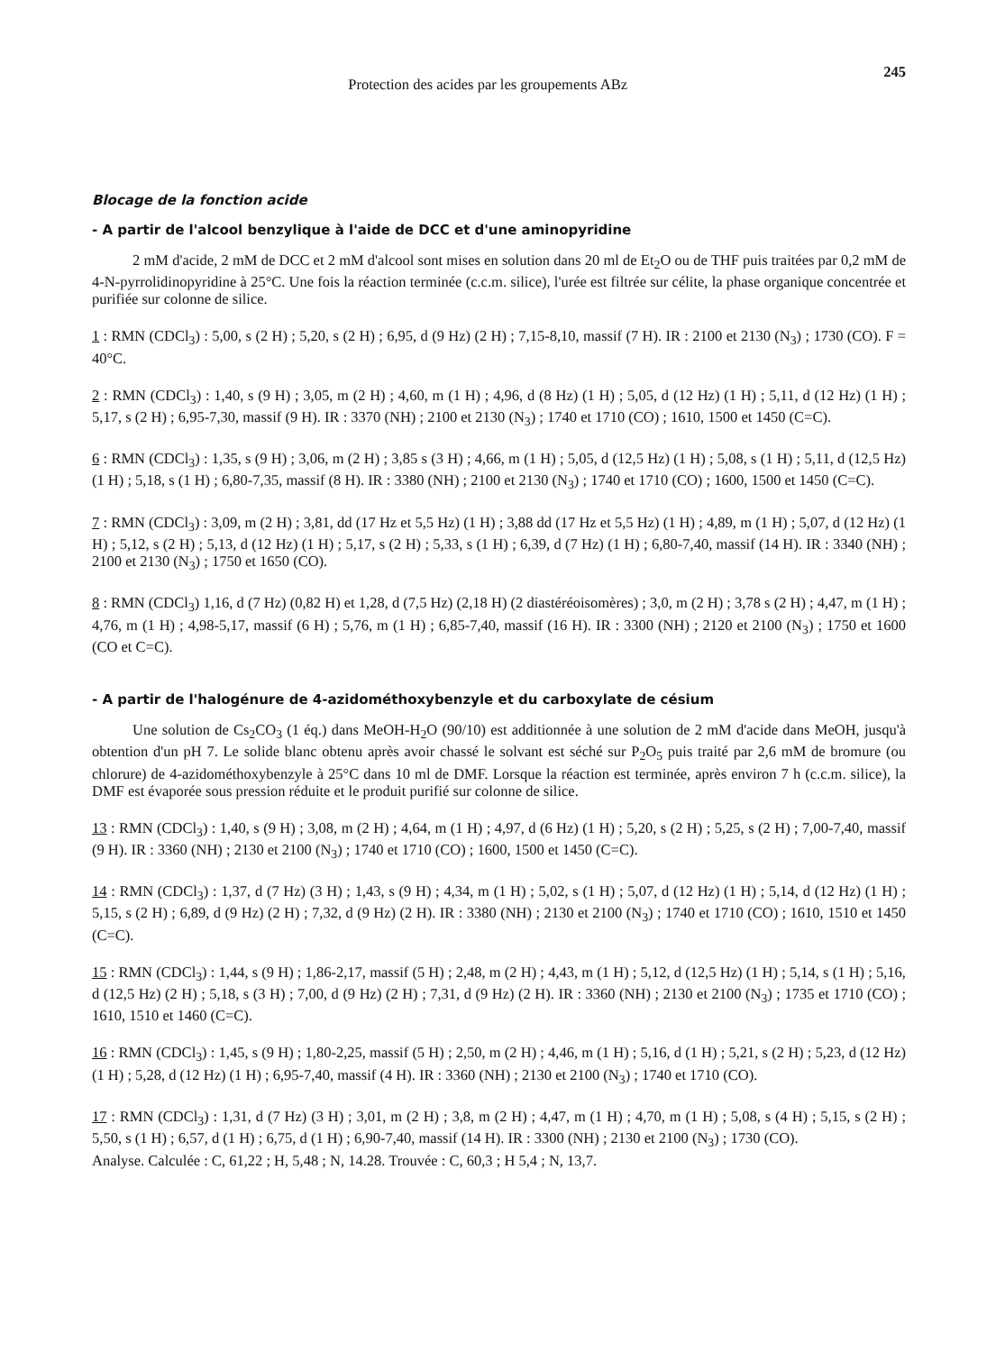Protection des acides par les groupements ABz 245
Blocage de la fonction acide
- A partir de l'alcool benzylique à l'aide de DCC et d'une aminopyridine
2 mM d'acide, 2 mM de DCC et 2 mM d'alcool sont mises en solution dans 20 ml de Et<sub>2</sub>O ou de THF puis traitées par 0,2 mM de 4-N-pyrrolidinopyridine à 25°C. Une fois la réaction terminée (c.c.m. silice), l'urée est filtrée sur célite, la phase organique concentrée et purifiée sur colonne de silice.
1 : RMN (CDCl<sub>3</sub>) : 5,00, s (2 H) ; 5,20, s (2 H) ; 6,95, d (9 Hz) (2 H) ; 7,15-8,10, massif (7 H). IR : 2100 et 2130 (N<sub>3</sub>) ; 1730 (CO). F = 40°C.
2 : RMN (CDCl<sub>3</sub>) : 1,40, s (9 H) ; 3,05, m (2 H) ; 4,60, m (1 H) ; 4,96, d (8 Hz) (1 H) ; 5,05, d (12 Hz) (1 H) ; 5,11, d (12 Hz) (1 H) ; 5,17, s (2 H) ; 6,95-7,30, massif (9 H). IR : 3370 (NH) ; 2100 et 2130 (N<sub>3</sub>) ; 1740 et 1710 (CO) ; 1610, 1500 et 1450 (C=C).
6 : RMN (CDCl<sub>3</sub>) : 1,35, s (9 H) ; 3,06, m (2 H) ; 3,85 s (3 H) ; 4,66, m (1 H) ; 5,05, d (12,5 Hz) (1 H) ; 5,08, s (1 H) ; 5,11, d (12,5 Hz) (1 H) ; 5,18, s (1 H) ; 6,80-7,35, massif (8 H). IR : 3380 (NH) ; 2100 et 2130 (N<sub>3</sub>) ; 1740 et 1710 (CO) ; 1600, 1500 et 1450 (C=C).
7 : RMN (CDCl<sub>3</sub>) : 3,09, m (2 H) ; 3,81, dd (17 Hz et 5,5 Hz) (1 H) ; 3,88 dd (17 Hz et 5,5 Hz) (1 H) ; 4,89, m (1 H) ; 5,07, d (12 Hz) (1 H) ; 5,12, s (2 H) ; 5,13, d (12 Hz) (1 H) ; 5,17, s (2 H) ; 5,33, s (1 H) ; 6,39, d (7 Hz) (1 H) ; 6,80-7,40, massif (14 H). IR : 3340 (NH) ; 2100 et 2130 (N<sub>3</sub>) ; 1750 et 1650 (CO).
8 : RMN (CDCl<sub>3</sub>) 1,16, d (7 Hz) (0,82 H) et 1,28, d (7,5 Hz) (2,18 H) (2 diastéréoisomères) ; 3,0, m (2 H) ; 3,78 s (2 H) ; 4,47, m (1 H) ; 4,76, m (1 H) ; 4,98-5,17, massif (6 H) ; 5,76, m (1 H) ; 6,85-7,40, massif (16 H). IR : 3300 (NH) ; 2120 et 2100 (N<sub>3</sub>) ; 1750 et 1600 (CO et C=C).
- A partir de l'halogénure de 4-azidométhoxybenzyle et du carboxylate de césium
Une solution de Cs<sub>2</sub>CO<sub>3</sub> (1 éq.) dans MeOH-H<sub>2</sub>O (90/10) est additionnée à une solution de 2 mM d'acide dans MeOH, jusqu'à obtention d'un pH 7. Le solide blanc obtenu après avoir chassé le solvant est séché sur P<sub>2</sub>O<sub>5</sub> puis traité par 2,6 mM de bromure (ou chlorure) de 4-azidométhoxybenzyle à 25°C dans 10 ml de DMF. Lorsque la réaction est terminée, après environ 7 h (c.c.m. silice), la DMF est évaporée sous pression réduite et le produit purifié sur colonne de silice.
13 : RMN (CDCl<sub>3</sub>) : 1,40, s (9 H) ; 3,08, m (2 H) ; 4,64, m (1 H) ; 4,97, d (6 Hz) (1 H) ; 5,20, s (2 H) ; 5,25, s (2 H) ; 7,00-7,40, massif (9 H). IR : 3360 (NH) ; 2130 et 2100 (N<sub>3</sub>) ; 1740 et 1710 (CO) ; 1600, 1500 et 1450 (C=C).
14 : RMN (CDCl<sub>3</sub>) : 1,37, d (7 Hz) (3 H) ; 1,43, s (9 H) ; 4,34, m (1 H) ; 5,02, s (1 H) ; 5,07, d (12 Hz) (1 H) ; 5,14, d (12 Hz) (1 H) ; 5,15, s (2 H) ; 6,89, d (9 Hz) (2 H) ; 7,32, d (9 Hz) (2 H). IR : 3380 (NH) ; 2130 et 2100 (N<sub>3</sub>) ; 1740 et 1710 (CO) ; 1610, 1510 et 1450 (C=C).
15 : RMN (CDCl<sub>3</sub>) : 1,44, s (9 H) ; 1,86-2,17, massif (5 H) ; 2,48, m (2 H) ; 4,43, m (1 H) ; 5,12, d (12,5 Hz) (1 H) ; 5,14, s (1 H) ; 5,16, d (12,5 Hz) (2 H) ; 5,18, s (3 H) ; 7,00, d (9 Hz) (2 H) ; 7,31, d (9 Hz) (2 H). IR : 3360 (NH) ; 2130 et 2100 (N<sub>3</sub>) ; 1735 et 1710 (CO) ; 1610, 1510 et 1460 (C=C).
16 : RMN (CDCl<sub>3</sub>) : 1,45, s (9 H) ; 1,80-2,25, massif (5 H) ; 2,50, m (2 H) ; 4,46, m (1 H) ; 5,16, d (1 H) ; 5,21, s (2 H) ; 5,23, d (12 Hz) (1 H) ; 5,28, d (12 Hz) (1 H) ; 6,95-7,40, massif (4 H). IR : 3360 (NH) ; 2130 et 2100 (N<sub>3</sub>) ; 1740 et 1710 (CO).
17 : RMN (CDCl<sub>3</sub>) : 1,31, d (7 Hz) (3 H) ; 3,01, m (2 H) ; 3,8, m (2 H) ; 4,47, m (1 H) ; 4,70, m (1 H) ; 5,08, s (4 H) ; 5,15, s (2 H) ; 5,50, s (1 H) ; 6,57, d (1 H) ; 6,75, d (1 H) ; 6,90-7,40, massif (14 H). IR : 3300 (NH) ; 2130 et 2100 (N<sub>3</sub>) ; 1730 (CO).
Analyse. Calculée : C, 61,22 ; H, 5,48 ; N, 14.28. Trouvée : C, 60,3 ; H 5,4 ; N, 13,7.